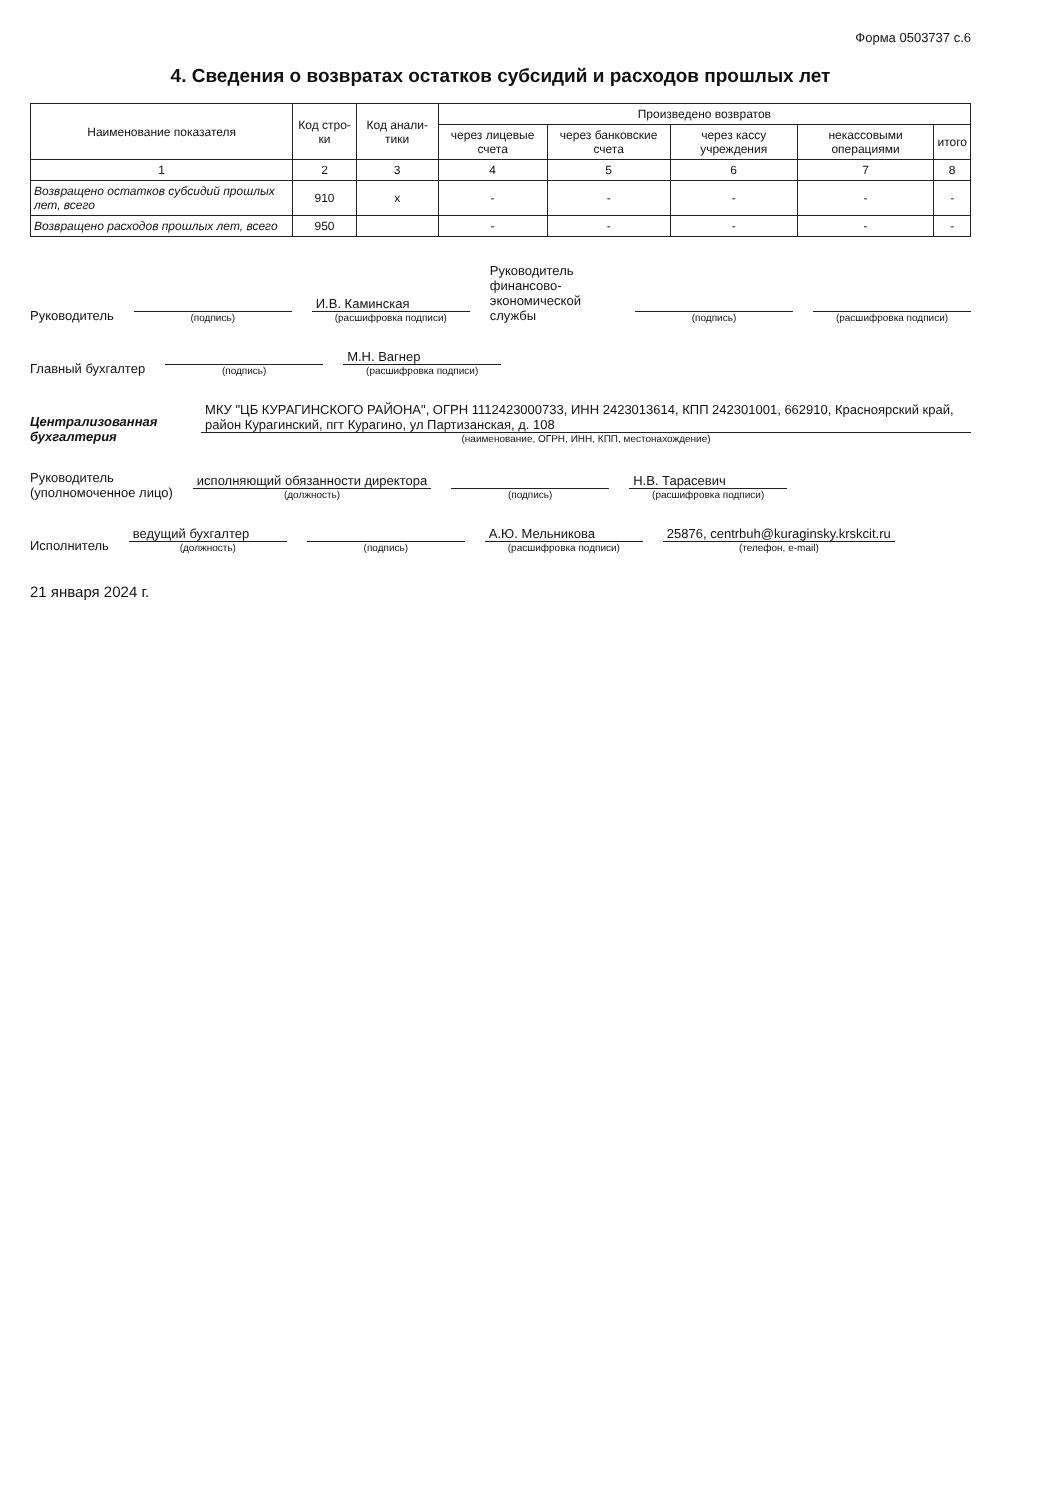Форма 0503737 с.6
4. Сведения о возвратах остатков субсидий и расходов прошлых лет
| Наименование показателя | Код стро-ки | Код анали-тики | Произведено возвратов | | | | |
| --- | --- | --- | --- | --- | --- | --- | --- |
| | | | через лицевые счета | через банковские счета | через кассу учреждения | некассовыми операциями | итого |
| 1 | 2 | 3 | 4 | 5 | 6 | 7 | 8 |
| Возвращено остатков субсидий прошлых лет, всего | 910 | x | - | - | - | - | - |
| Возвращено расходов прошлых лет, всего | 950 | | - | - | - | - | - |
Руководитель
(подпись)
И.В. Каминская
(расшифровка подписи)
Руководитель финансово-
экономической службы
(подпись)
(расшифровка подписи)
Главный бухгалтер
(подпись)
М.Н. Вагнер
(расшифровка подписи)
Централизованная бухгалтерия
МКУ "ЦБ КУРАГИНСКОГО РАЙОНА", ОГРН 1112423000733, ИНН 2423013614, КПП 242301001, 662910, Красноярский край, район Курагинский, пгт Курагино, ул Партизанская, д. 108
(наименование, ОГРН, ИНН, КПП, местонахождение)
Руководитель
(уполномоченное лицо)
исполняющий обязанности директора
(должность)
(подпись)
Н.В. Тарасевич
(расшифровка подписи)
Исполнитель
ведущий бухгалтер
(должность)
(подпись)
А.Ю. Мельникова
(расшифровка подписи)
25876, centrbuh@kuraginsky.krskcit.ru
(телефон, e-mail)
21 января 2024 г.